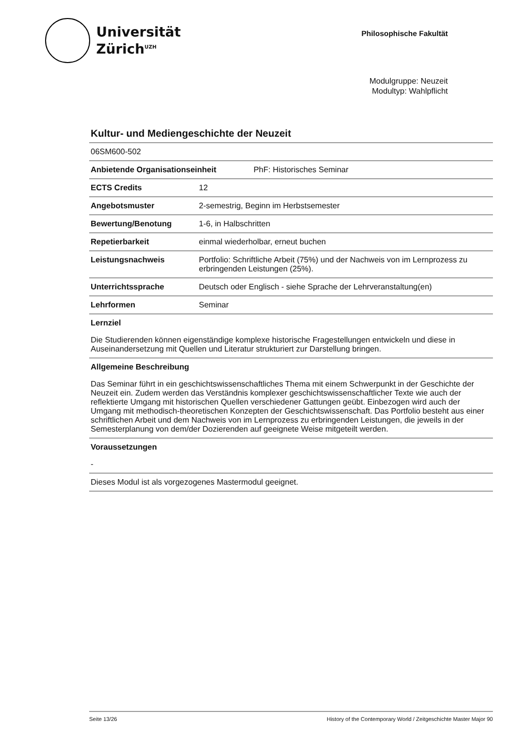Universität
Zürich<sup>UZH</sup>
Philosophische Fakultät
Modulgruppe: Neuzeit
Modultyp: Wahlpflicht
Kultur- und Mediengeschichte der Neuzeit
06SM600-502
| Anbietende Organisationseinheit PhF: Historisches Seminar | |
| --- | --- |
| ECTS Credits | 12 |
| Angebotsmuster | 2-semestrig, Beginn im Herbstsemester |
| Bewertung/Benotung | 1-6, in Halbschritten |
| Repetierbarkeit | einmal wiederholbar, erneut buchen |
| Leistungsnachweis | Portfolio: Schriftliche Arbeit (75%) und der Nachweis von im Lernprozess zu erbringenden Leistungen (25%). |
| Unterrichtssprache | Deutsch oder Englisch - siehe Sprache der Lehrveranstaltung(en) |
| Lehrformen | Seminar |
Lernziel
Die Studierenden können eigenständige komplexe historische Fragestellungen entwickeln und diese in Auseinandersetzung mit Quellen und Literatur strukturiert zur Darstellung bringen.
Allgemeine Beschreibung
Das Seminar führt in ein geschichtswissenschaftliches Thema mit einem Schwerpunkt in der Geschichte der Neuzeit ein. Zudem werden das Verständnis komplexer geschichtswissenschaftlicher Texte wie auch der reflektierte Umgang mit historischen Quellen verschiedener Gattungen geübt. Einbezogen wird auch der Umgang mit methodisch-theoretischen Konzepten der Geschichtswissenschaft. Das Portfolio besteht aus einer schriftlichen Arbeit und dem Nachweis von im Lernprozess zu erbringenden Leistungen, die jeweils in der Semesterplanung von dem/der Dozierenden auf geeignete Weise mitgeteilt werden.
Voraussetzungen
-
Dieses Modul ist als vorgezogenes Mastermodul geeignet.
Seite 13/26 History of the Contemporary World / Zeitgeschichte Master Major 90